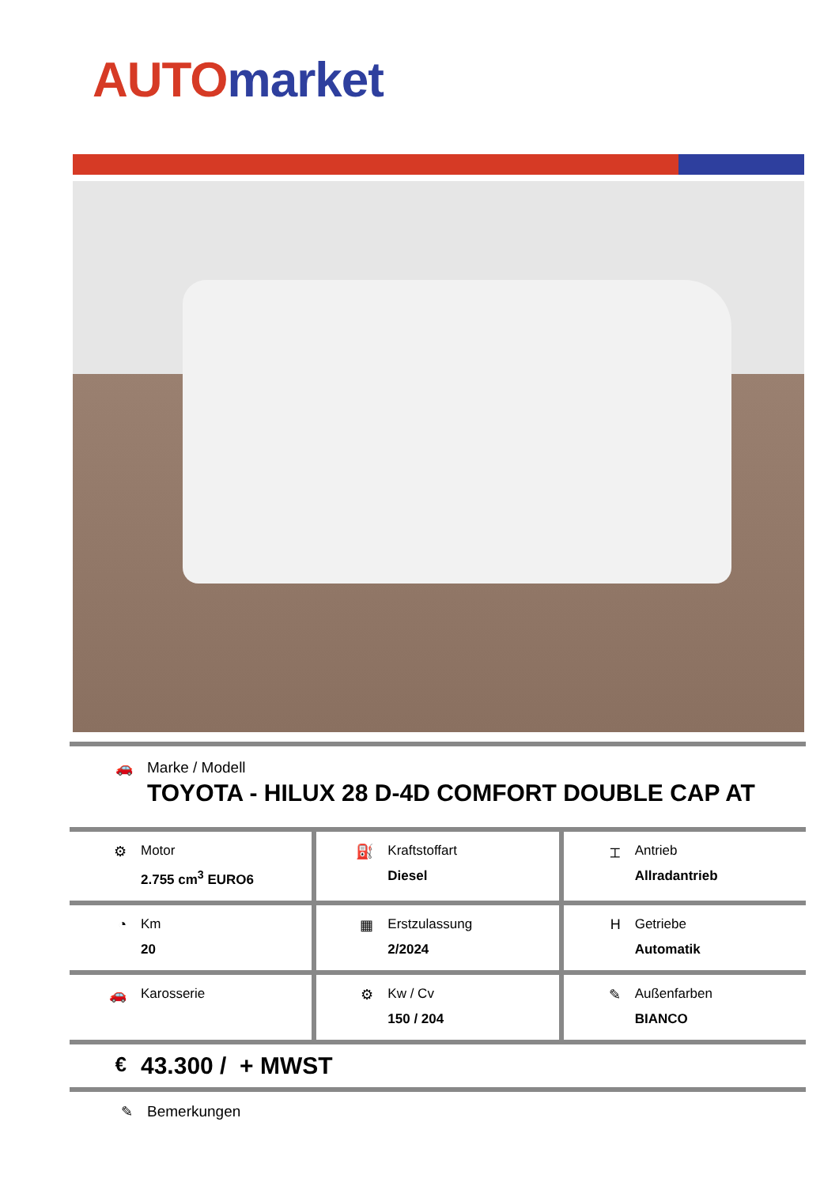AUTO market
🚗 Marke / Modell
TOYOTA - HILUX 28 D-4D COMFORT DOUBLE CAP AT
⚙ Motor
2.755 cm<sup>3</sup> EURO6
⛽ Kraftstoffart
Diesel
⌶ Antrieb
Allradantrieb
◔ Km
20
▦ Erstzulassung
2/2024
H Getriebe
Automatik
🚗 Karosserie ⚙ Kw / Cv
150 / 204
✎ Außenfarben
BIANCO
€
43.300 / + MWST
✎ Bemerkungen